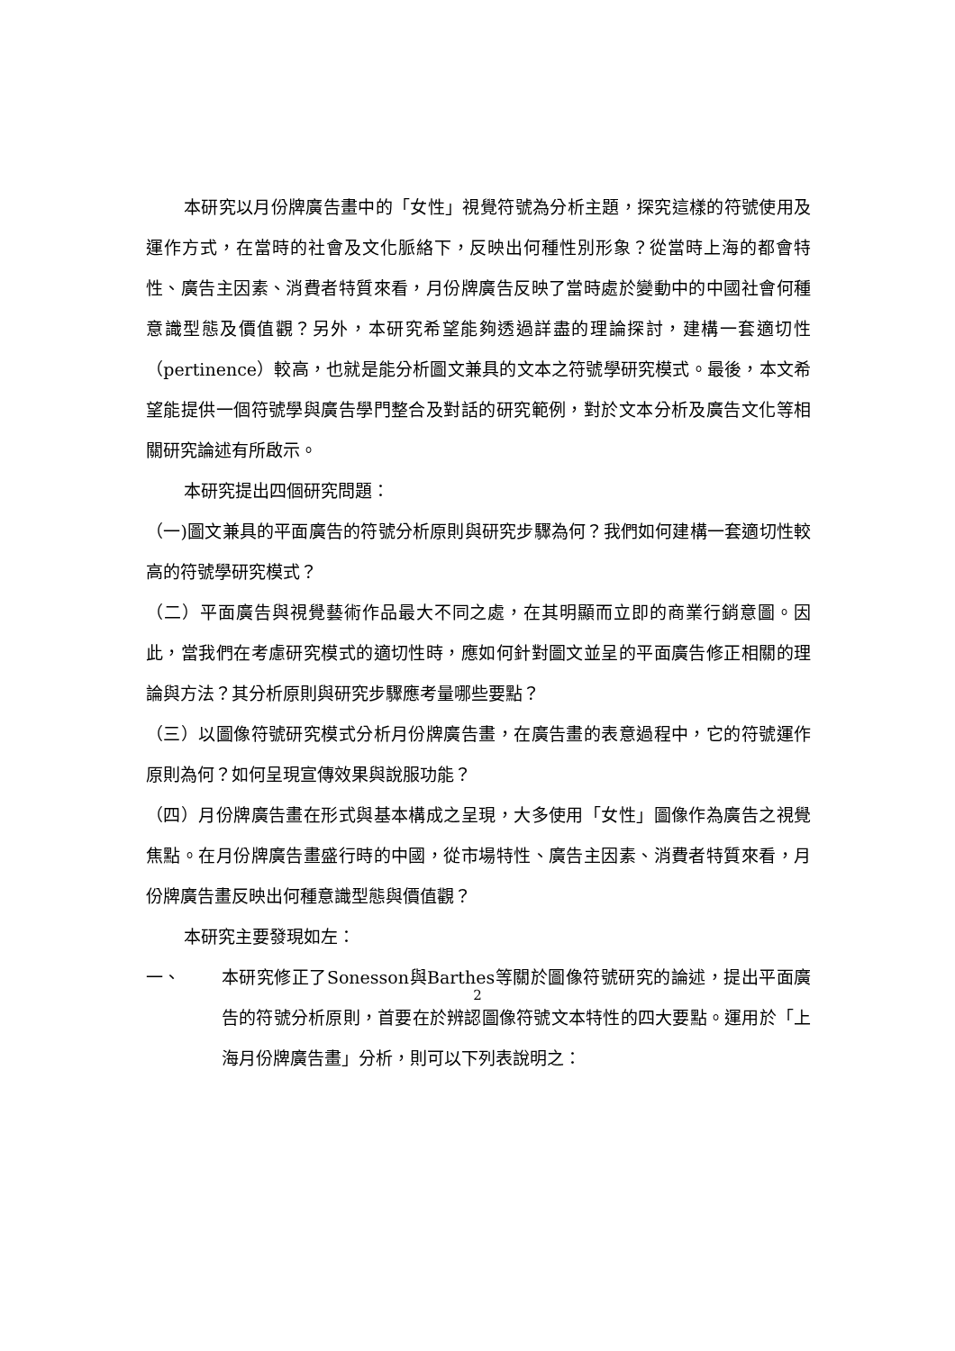本研究以月份牌廣告畫中的「女性」視覺符號為分析主題，探究這樣的符號使用及運作方式，在當時的社會及文化脈絡下，反映出何種性別形象？從當時上海的都會特性、廣告主因素、消費者特質來看，月份牌廣告反映了當時處於變動中的中國社會何種意識型態及價值觀？另外，本研究希望能夠透過詳盡的理論探討，建構一套適切性（pertinence）較高，也就是能分析圖文兼具的文本之符號學研究模式。最後，本文希望能提供一個符號學與廣告學門整合及對話的研究範例，對於文本分析及廣告文化等相關研究論述有所啟示。
本研究提出四個研究問題：
（一)圖文兼具的平面廣告的符號分析原則與研究步驟為何？我們如何建構一套適切性較高的符號學研究模式？
（二）平面廣告與視覺藝術作品最大不同之處，在其明顯而立即的商業行銷意圖。因此，當我們在考慮研究模式的適切性時，應如何針對圖文並呈的平面廣告修正相關的理論與方法？其分析原則與研究步驟應考量哪些要點？
（三）以圖像符號研究模式分析月份牌廣告畫，在廣告畫的表意過程中，它的符號運作原則為何？如何呈現宣傳效果與說服功能？
（四）月份牌廣告畫在形式與基本構成之呈現，大多使用「女性」圖像作為廣告之視覺焦點。在月份牌廣告畫盛行時的中國，從市場特性、廣告主因素、消費者特質來看，月份牌廣告畫反映出何種意識型態與價值觀？
本研究主要發現如左：
一、 本研究修正了Sonesson與Barthes等關於圖像符號研究的論述，提出平面廣告的符號分析原則，首要在於辨認圖像符號文本特性的四大要點。運用於「上海月份牌廣告畫」分析，則可以下列表說明之：
2